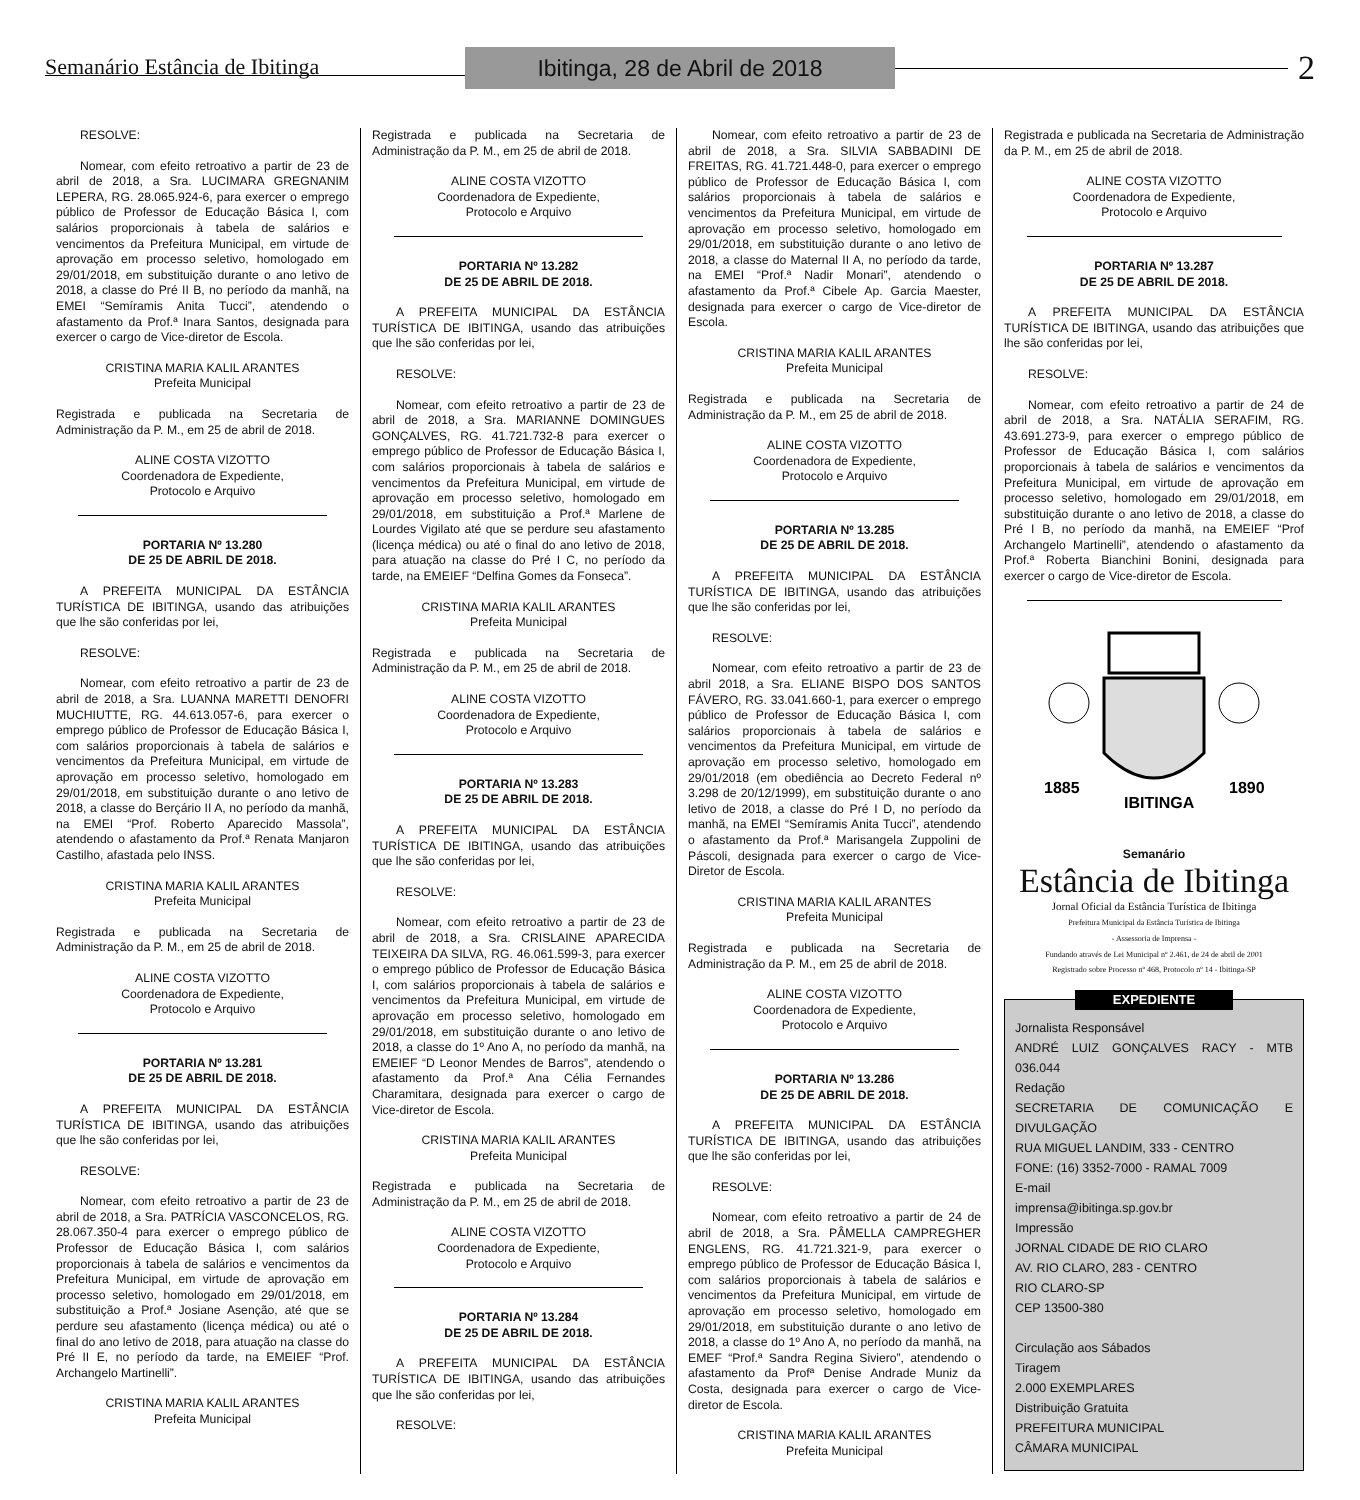Semanário Estância de Ibitinga
Ibitinga, 28 de Abril de 2018
2
RESOLVE:
Nomear, com efeito retroativo a partir de 23 de abril de 2018, a Sra. LUCIMARA GREGNANIM LEPERA, RG. 28.065.924-6, para exercer o emprego público de Professor de Educação Básica I, com salários proporcionais à tabela de salários e vencimentos da Prefeitura Municipal, em virtude de aprovação em processo seletivo, homologado em 29/01/2018, em substituição durante o ano letivo de 2018, a classe do Pré II B, no período da manhã, na EMEI “Semíramis Anita Tucci”, atendendo o afastamento da Prof.ª Inara Santos, designada para exercer o cargo de Vice-diretor de Escola.
CRISTINA MARIA KALIL ARANTES
Prefeita Municipal
Registrada e publicada na Secretaria de Administração da P. M., em 25 de abril de 2018.
ALINE COSTA VIZOTTO
Coordenadora de Expediente,
Protocolo e Arquivo
PORTARIA Nº 13.280
DE 25 DE ABRIL DE 2018.
A PREFEITA MUNICIPAL DA ESTÂNCIA TURÍSTICA DE IBITINGA, usando das atribuições que lhe são conferidas por lei,
RESOLVE:
Nomear, com efeito retroativo a partir de 23 de abril de 2018, a Sra. LUANNA MARETTI DENOFRI MUCHIUTTE, RG. 44.613.057-6, para exercer o emprego público de Professor de Educação Básica I, com salários proporcionais à tabela de salários e vencimentos da Prefeitura Municipal, em virtude de aprovação em processo seletivo, homologado em 29/01/2018, em substituição durante o ano letivo de 2018, a classe do Berçário II A, no período da manhã, na EMEI “Prof. Roberto Aparecido Massola”, atendendo o afastamento da Prof.ª Renata Manjaron Castilho, afastada pelo INSS.
CRISTINA MARIA KALIL ARANTES
Prefeita Municipal
Registrada e publicada na Secretaria de Administração da P. M., em 25 de abril de 2018.
ALINE COSTA VIZOTTO
Coordenadora de Expediente,
Protocolo e Arquivo
PORTARIA Nº 13.281
DE 25 DE ABRIL DE 2018.
A PREFEITA MUNICIPAL DA ESTÂNCIA TURÍSTICA DE IBITINGA, usando das atribuições que lhe são conferidas por lei,
RESOLVE:
Nomear, com efeito retroativo a partir de 23 de abril de 2018, a Sra. PATRÍCIA VASCONCELOS, RG. 28.067.350-4 para exercer o emprego público de Professor de Educação Básica I, com salários proporcionais à tabela de salários e vencimentos da Prefeitura Municipal, em virtude de aprovação em processo seletivo, homologado em 29/01/2018, em substituição a Prof.ª Josiane Asenção, até que se perdure seu afastamento (licença médica) ou até o final do ano letivo de 2018, para atuação na classe do Pré II E, no período da tarde, na EMEIEF “Prof. Archangelo Martinelli”.
CRISTINA MARIA KALIL ARANTES
Prefeita Municipal
Registrada e publicada na Secretaria de Administração da P. M., em 25 de abril de 2018.
ALINE COSTA VIZOTTO
Coordenadora de Expediente,
Protocolo e Arquivo
PORTARIA Nº 13.282
DE 25 DE ABRIL DE 2018.
A PREFEITA MUNICIPAL DA ESTÂNCIA TURÍSTICA DE IBITINGA, usando das atribuições que lhe são conferidas por lei,
RESOLVE:
Nomear, com efeito retroativo a partir de 23 de abril de 2018, a Sra. MARIANNE DOMINGUES GONÇALVES, RG. 41.721.732-8 para exercer o emprego público de Professor de Educação Básica I, com salários proporcionais à tabela de salários e vencimentos da Prefeitura Municipal, em virtude de aprovação em processo seletivo, homologado em 29/01/2018, em substituição a Prof.ª Marlene de Lourdes Vigilato até que se perdure seu afastamento (licença médica) ou até o final do ano letivo de 2018, para atuação na classe do Pré I C, no período da tarde, na EMEIEF “Delfina Gomes da Fonseca”.
CRISTINA MARIA KALIL ARANTES
Prefeita Municipal
Registrada e publicada na Secretaria de Administração da P. M., em 25 de abril de 2018.
ALINE COSTA VIZOTTO
Coordenadora de Expediente,
Protocolo e Arquivo
PORTARIA Nº 13.283
DE 25 DE ABRIL DE 2018.
A PREFEITA MUNICIPAL DA ESTÂNCIA TURÍSTICA DE IBITINGA, usando das atribuições que lhe são conferidas por lei,
RESOLVE:
Nomear, com efeito retroativo a partir de 23 de abril de 2018, a Sra. CRISLAINE APARECIDA TEIXEIRA DA SILVA, RG. 46.061.599-3, para exercer o emprego público de Professor de Educação Básica I, com salários proporcionais à tabela de salários e vencimentos da Prefeitura Municipal, em virtude de aprovação em processo seletivo, homologado em 29/01/2018, em substituição durante o ano letivo de 2018, a classe do 1º Ano A, no período da manhã, na EMEIEF “D Leonor Mendes de Barros”, atendendo o afastamento da Prof.ª Ana Célia Fernandes Charamitara, designada para exercer o cargo de Vice-diretor de Escola.
CRISTINA MARIA KALIL ARANTES
Prefeita Municipal
Registrada e publicada na Secretaria de Administração da P. M., em 25 de abril de 2018.
ALINE COSTA VIZOTTO
Coordenadora de Expediente,
Protocolo e Arquivo
PORTARIA Nº 13.284
DE 25 DE ABRIL DE 2018.
A PREFEITA MUNICIPAL DA ESTÂNCIA TURÍSTICA DE IBITINGA, usando das atribuições que lhe são conferidas por lei,
RESOLVE:
Nomear, com efeito retroativo a partir de 23 de abril de 2018, a Sra. SILVIA SABBADINI DE FREITAS, RG. 41.721.448-0, para exercer o emprego público de Professor de Educação Básica I, com salários proporcionais à tabela de salários e vencimentos da Prefeitura Municipal, em virtude de aprovação em processo seletivo, homologado em 29/01/2018, em substituição durante o ano letivo de 2018, a classe do Maternal II A, no período da tarde, na EMEI “Prof.ª Nadir Monari”, atendendo o afastamento da Prof.ª Cibele Ap. Garcia Maester, designada para exercer o cargo de Vice-diretor de Escola.
CRISTINA MARIA KALIL ARANTES
Prefeita Municipal
Registrada e publicada na Secretaria de Administração da P. M., em 25 de abril de 2018.
ALINE COSTA VIZOTTO
Coordenadora de Expediente,
Protocolo e Arquivo
PORTARIA Nº 13.285
DE 25 DE ABRIL DE 2018.
A PREFEITA MUNICIPAL DA ESTÂNCIA TURÍSTICA DE IBITINGA, usando das atribuições que lhe são conferidas por lei,
RESOLVE:
Nomear, com efeito retroativo a partir de 23 de abril 2018, a Sra. ELIANE BISPO DOS SANTOS FÁVERO, RG. 33.041.660-1, para exercer o emprego público de Professor de Educação Básica I, com salários proporcionais à tabela de salários e vencimentos da Prefeitura Municipal, em virtude de aprovação em processo seletivo, homologado em 29/01/2018 (em obediência ao Decreto Federal nº 3.298 de 20/12/1999), em substituição durante o ano letivo de 2018, a classe do Pré I D, no período da manhã, na EMEI “Semíramis Anita Tucci”, atendendo o afastamento da Prof.ª Marisangela Zuppolini de Páscoli, designada para exercer o cargo de Vice-Diretor de Escola.
CRISTINA MARIA KALIL ARANTES
Prefeita Municipal
Registrada e publicada na Secretaria de Administração da P. M., em 25 de abril de 2018.
ALINE COSTA VIZOTTO
Coordenadora de Expediente,
Protocolo e Arquivo
PORTARIA Nº 13.286
DE 25 DE ABRIL DE 2018.
A PREFEITA MUNICIPAL DA ESTÂNCIA TURÍSTICA DE IBITINGA, usando das atribuições que lhe são conferidas por lei,
RESOLVE:
Nomear, com efeito retroativo a partir de 24 de abril de 2018, a Sra. PÂMELLA CAMPREGHER ENGLENS, RG. 41.721.321-9, para exercer o emprego público de Professor de Educação Básica I, com salários proporcionais à tabela de salários e vencimentos da Prefeitura Municipal, em virtude de aprovação em processo seletivo, homologado em 29/01/2018, em substituição durante o ano letivo de 2018, a classe do 1º Ano A, no período da manhã, na EMEF “Prof.ª Sandra Regina Siviero”, atendendo o afastamento da Profª Denise Andrade Muniz da Costa, designada para exercer o cargo de Vice-diretor de Escola.
CRISTINA MARIA KALIL ARANTES
Prefeita Municipal
Registrada e publicada na Secretaria de Administração da P. M., em 25 de abril de 2018.
ALINE COSTA VIZOTTO
Coordenadora de Expediente,
Protocolo e Arquivo
PORTARIA Nº 13.287
DE 25 DE ABRIL DE 2018.
A PREFEITA MUNICIPAL DA ESTÂNCIA TURÍSTICA DE IBITINGA, usando das atribuições que lhe são conferidas por lei,
RESOLVE:
Nomear, com efeito retroativo a partir de 24 de abril de 2018, a Sra. NATÁLIA SERAFIM, RG. 43.691.273-9, para exercer o emprego público de Professor de Educação Básica I, com salários proporcionais à tabela de salários e vencimentos da Prefeitura Municipal, em virtude de aprovação em processo seletivo, homologado em 29/01/2018, em substituição durante o ano letivo de 2018, a classe do Pré I B, no período da manhã, na EMEIEF “Prof Archangelo Martinelli”, atendendo o afastamento da Prof.ª Roberta Bianchini Bonini, designada para exercer o cargo de Vice-diretor de Escola.
1885
IBITINGA
1890
Semanário
Estância de Ibitinga
Jornal Oficial da Estância Turística de Ibitinga
Prefeitura Municipal da Estância Turística de Ibitinga
- Assessoria de Imprensa -
Fundando através de Lei Municipal nº 2.461, de 24 de abril de 2001
Registrado sobre Processo nº 468, Protocolo nº 14 - Ibitinga-SP
EXPEDIENTE
Jornalista Responsável
ANDRÉ LUIZ GONÇALVES RACY - MTB 036.044
Redação
SECRETARIA DE COMUNICAÇÃO E DIVULGAÇÃO
RUA MIGUEL LANDIM, 333 - CENTRO
FONE: (16) 3352-7000 - RAMAL 7009
E-mail
imprensa@ibitinga.sp.gov.br
Impressão
JORNAL CIDADE DE RIO CLARO
AV. RIO CLARO, 283 - CENTRO
RIO CLARO-SP
CEP 13500-380
Circulação aos Sábados
Tiragem
2.000 EXEMPLARES
Distribuição Gratuita
PREFEITURA MUNICIPAL
CÂMARA MUNICIPAL